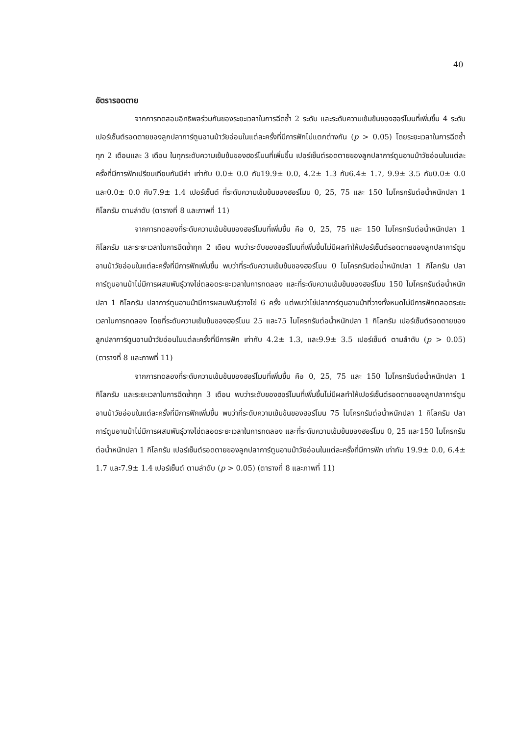40
อัตรารอดตาย
จากการทดสอบอิทธิพลร่วมกันของระยะเวลาในการฉีดซ้ำ 2 ระดับ และระดับความเข้มข้นของฮอร์โมนที่เพิ่มขึ้น 4 ระดับ เปอร์เซ็นต์รอดตายของลูกปลาการ์ตูนอานม้าวัยอ่อนในแต่ละครั้งที่มีการฟักไม่แตกต่างกัน (p > 0.05) โดยระยะเวลาในการฉีดซ้ำทุก 2 เดือนและ 3 เดือน ในทุกระดับความเข้มข้นของฮอร์โมนที่เพิ่มขึ้น เปอร์เซ็นต์รอดตายของลูกปลาการ์ตูนอานม้าวัยอ่อนในแต่ละครั้งที่มีการฟักเปรียบเทียบกันมีค่า เท่ากับ 0.0± 0.0 กับ19.9± 0.0, 4.2± 1.3 กับ6.4± 1.7, 9.9± 3.5 กับ0.0± 0.0 และ0.0± 0.0 กับ7.9± 1.4 เปอร์เซ็นต์ ที่ระดับความเข้มข้นของฮอร์โมน 0, 25, 75 และ 150 ไมโครกรัมต่อน้ำหนักปลา 1 กิโลกรัม ตามลำดับ (ตารางที่ 8 และภาพที่ 11)
จากการทดลองที่ระดับความเข้มข้นของฮอร์โมนที่เพิ่มขึ้น คือ 0, 25, 75 และ 150 ไมโครกรัมต่อน้ำหนักปลา 1 กิโลกรัม และระยะเวลาในการฉีดซ้ำทุก 2 เดือน พบว่าระดับของฮอร์โมนที่เพิ่มขึ้นไม่มีผลทำให้เปอร์เซ็นต์รอดตายของลูกปลาการ์ตูนอานม้าวัยอ่อนในแต่ละครั้งที่มีการฟักเพิ่มขึ้น พบว่าที่ระดับความเข้มข้นของฮอร์โมน 0 ไมโครกรัมต่อน้ำหนักปลา 1 กิโลกรัม ปลาการ์ตูนอานม้าไม่มีการผสมพันธุ์วางไข่ตลอดระยะเวลาในการทดลอง และที่ระดับความเข้มข้นของฮอร์โมน 150 ไมโครกรัมต่อน้ำหนักปลา 1 กิโลกรัม ปลาการ์ตูนอานม้ามีการผสมพันธุ์วางไข่ 6 ครั้ง แต่พบว่าไข่ปลาการ์ตูนอานม้าที่วางทั้งหมดไม่มีการฟักตลอดระยะเวลาในการทดลอง โดยที่ระดับความเข้มข้นของฮอร์โมน 25 และ75 ไมโครกรัมต่อน้ำหนักปลา 1 กิโลกรัม เปอร์เซ็นต์รอดตายของลูกปลาการ์ตูนอานม้าวัยอ่อนในแต่ละครั้งที่มีการฟัก เท่ากับ 4.2± 1.3, และ9.9± 3.5 เปอร์เซ็นต์ ตามลำดับ (p > 0.05) (ตารางที่ 8 และภาพที่ 11)
จากการทดลองที่ระดับความเข้มข้นของฮอร์โมนที่เพิ่มขึ้น คือ 0, 25, 75 และ 150 ไมโครกรัมต่อน้ำหนักปลา 1 กิโลกรัม และระยะเวลาในการฉีดซ้ำทุก 3 เดือน พบว่าระดับของฮอร์โมนที่เพิ่มขึ้นไม่มีผลทำให้เปอร์เซ็นต์รอดตายของลูกปลาการ์ตูนอานม้าวัยอ่อนในแต่ละครั้งที่มีการฟักเพิ่มขึ้น พบว่าที่ระดับความเข้มข้นของฮอร์โมน 75 ไมโครกรัมต่อน้ำหนักปลา 1 กิโลกรัม ปลาการ์ตูนอานม้าไม่มีการผสมพันธุ์วางไข่ตลอดระยะเวลาในการทดลอง และที่ระดับความเข้มข้นของฮอร์โมน 0, 25 และ150 ไมโครกรัมต่อน้ำหนักปลา 1 กิโลกรัม เปอร์เซ็นต์รอดตายของลูกปลาการ์ตูนอานม้าวัยอ่อนในแต่ละครั้งที่มีการฟัก เท่ากับ 19.9± 0.0, 6.4± 1.7 และ7.9± 1.4 เปอร์เซ็นต์ ตามลำดับ (p > 0.05) (ตารางที่ 8 และภาพที่ 11)